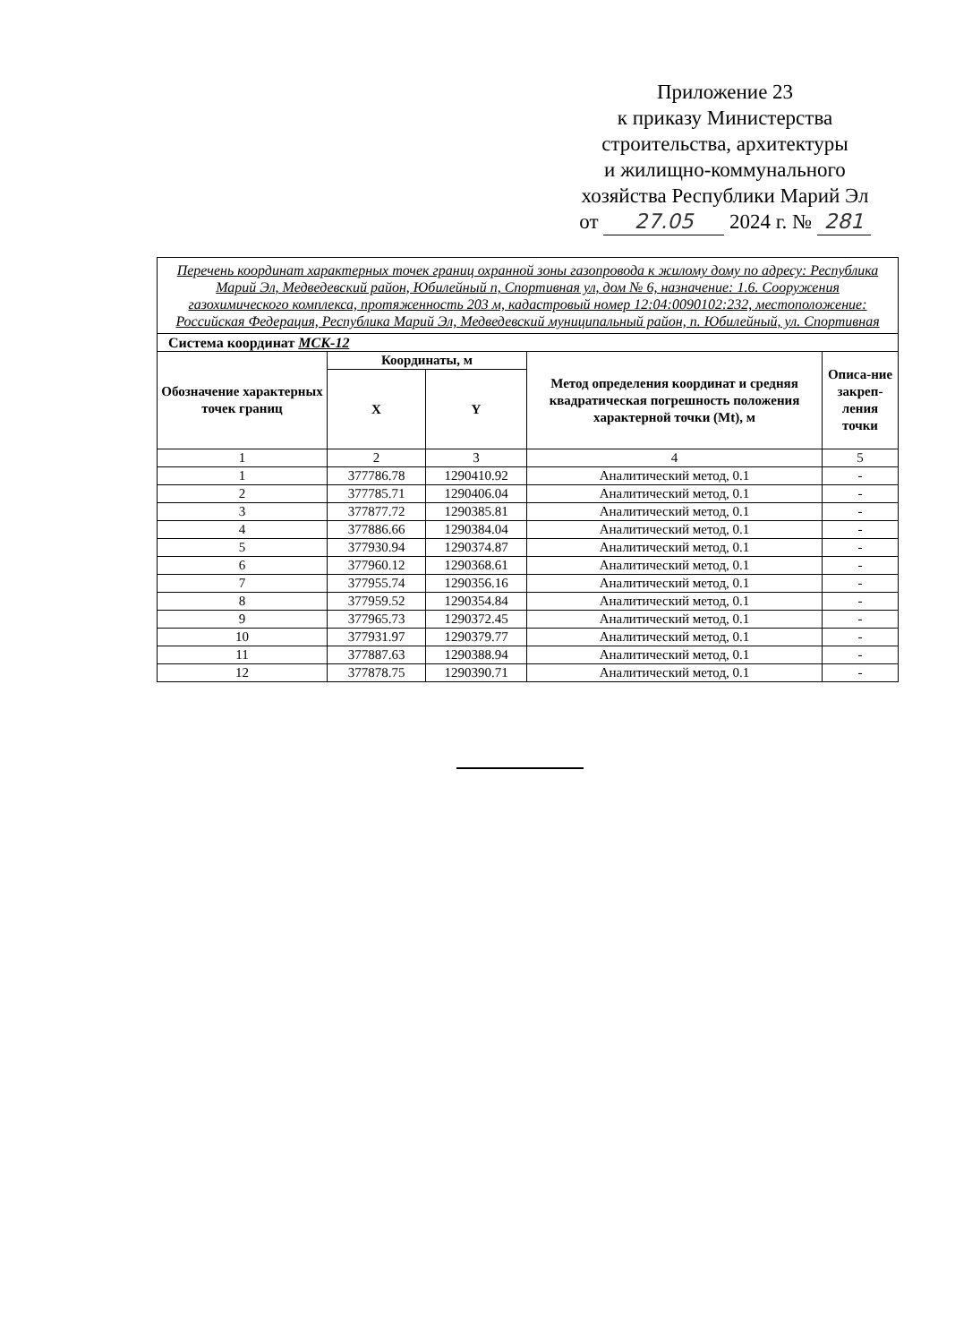Приложение 23
к приказу Министерства
строительства, архитектуры
и жилищно-коммунального
хозяйства Республики Марий Эл
от 27.05 2024 г. № 281
| Перечень координат характерных точек границ охранной зоны газопровода к жилому дому по адресу: Республика Марий Эл, Медведевский район, Юбилейный п, Спортивная ул, дом № 6, назначение: 1.6. Сооружения газохимического комплекса, протяженность 203 м, кадастровый номер 12:04:0090102:232, местоположение: Российская Федерация, Республика Марий Эл, Медведевский муниципальный район, п. Юбилейный, ул. Спортивная | | | | |
| Система координат МСК-12 | | | | |
| Обозначение характерных точек границ | Координаты, м | | Метод определения координат и средняя квадратическая погрешность положения характерной точки (Mt), м | Описа-ние закреп-ления точки |
| | X | Y | | |
| 1 | 2 | 3 | 4 | 5 |
| 1 | 377786.78 | 1290410.92 | Аналитический метод, 0.1 | - |
| 2 | 377785.71 | 1290406.04 | Аналитический метод, 0.1 | - |
| 3 | 377877.72 | 1290385.81 | Аналитический метод, 0.1 | - |
| 4 | 377886.66 | 1290384.04 | Аналитический метод, 0.1 | - |
| 5 | 377930.94 | 1290374.87 | Аналитический метод, 0.1 | - |
| 6 | 377960.12 | 1290368.61 | Аналитический метод, 0.1 | - |
| 7 | 377955.74 | 1290356.16 | Аналитический метод, 0.1 | - |
| 8 | 377959.52 | 1290354.84 | Аналитический метод, 0.1 | - |
| 9 | 377965.73 | 1290372.45 | Аналитический метод, 0.1 | - |
| 10 | 377931.97 | 1290379.77 | Аналитический метод, 0.1 | - |
| 11 | 377887.63 | 1290388.94 | Аналитический метод, 0.1 | - |
| 12 | 377878.75 | 1290390.71 | Аналитический метод, 0.1 | - |